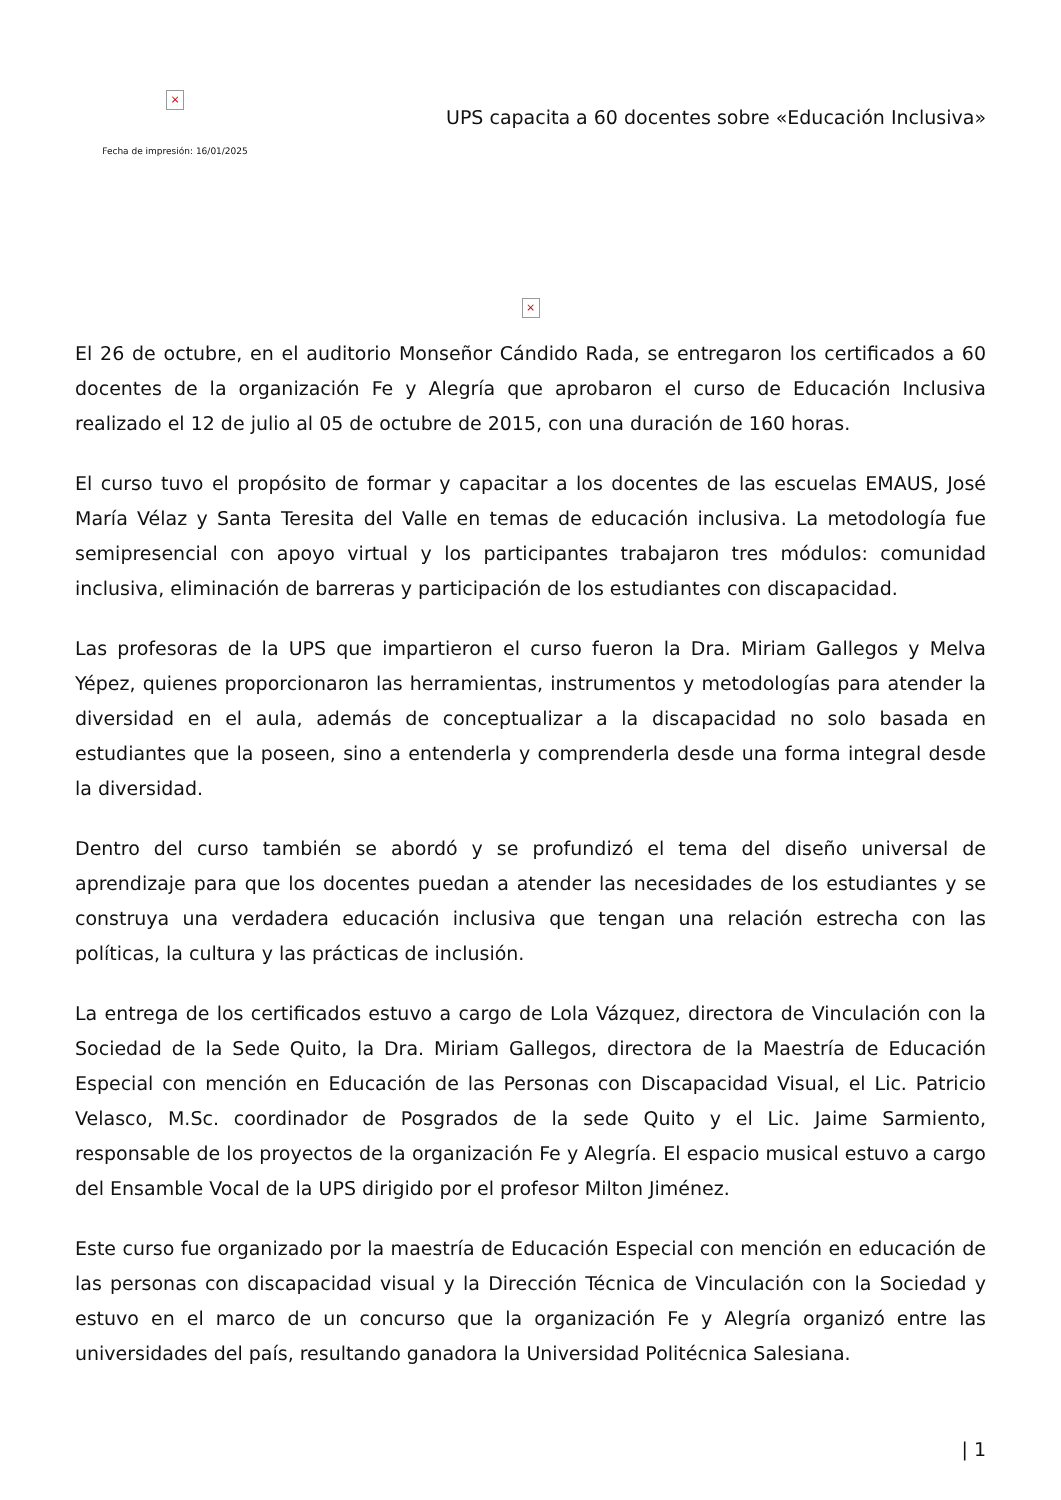×
Fecha de impresión: 16/01/2025
UPS capacita a 60 docentes sobre «Educación Inclusiva»
×
El 26 de octubre, en el auditorio Monseñor Cándido Rada, se entregaron los certificados a 60 docentes de la organización Fe y Alegría que aprobaron el curso de Educación Inclusiva realizado el 12 de julio al 05 de octubre de 2015, con una duración de 160 horas.
El curso tuvo el propósito de formar y capacitar a los docentes de las escuelas EMAUS, José María Vélaz y Santa Teresita del Valle en temas de educación inclusiva. La metodología fue semipresencial con apoyo virtual y los participantes trabajaron tres módulos: comunidad inclusiva, eliminación de barreras y participación de los estudiantes con discapacidad.
Las profesoras de la UPS que impartieron el curso fueron la Dra. Miriam Gallegos y Melva Yépez, quienes proporcionaron las herramientas, instrumentos y metodologías para atender la diversidad en el aula, además de conceptualizar a la discapacidad no solo basada en estudiantes que la poseen, sino a entenderla y comprenderla desde una forma integral desde la diversidad.
Dentro del curso también se abordó y se profundizó el tema del diseño universal de aprendizaje para que los docentes puedan a atender las necesidades de los estudiantes y se construya una verdadera educación inclusiva que tengan una relación estrecha con las políticas, la cultura y las prácticas de inclusión.
La entrega de los certificados estuvo a cargo de Lola Vázquez, directora de Vinculación con la Sociedad de la Sede Quito, la Dra. Miriam Gallegos, directora de la Maestría de Educación Especial con mención en Educación de las Personas con Discapacidad Visual, el Lic. Patricio Velasco, M.Sc. coordinador de Posgrados de la sede Quito y el Lic. Jaime Sarmiento, responsable de los proyectos de la organización Fe y Alegría. El espacio musical estuvo a cargo del Ensamble Vocal de la UPS dirigido por el profesor Milton Jiménez.
Este curso fue organizado por la maestría de Educación Especial con mención en educación de las personas con discapacidad visual y la Dirección Técnica de Vinculación con la Sociedad y estuvo en el marco de un concurso que la organización Fe y Alegría organizó entre las universidades del país, resultando ganadora la Universidad Politécnica Salesiana.
| 1